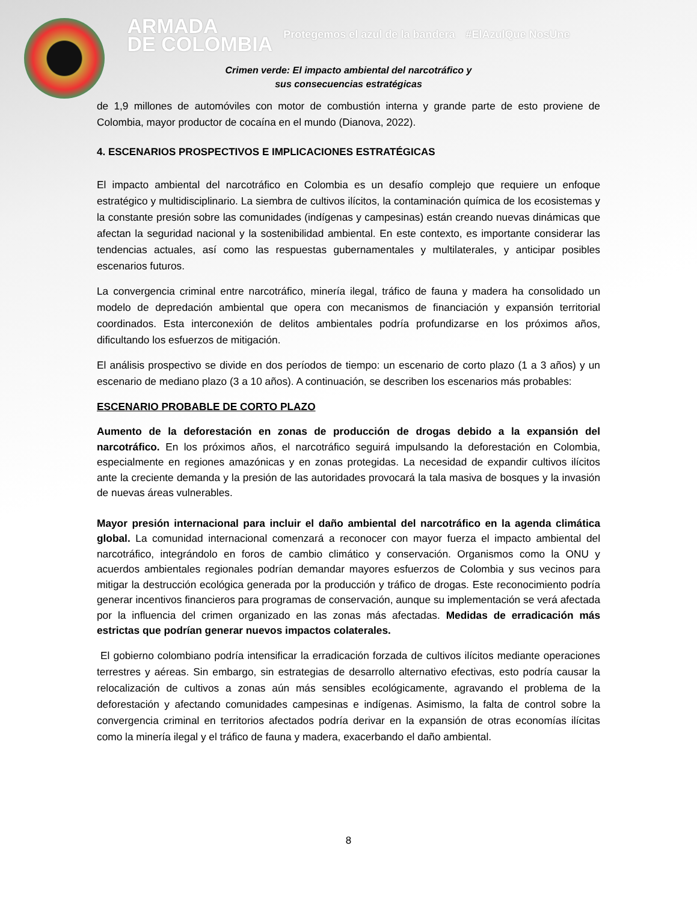ARMADA
DE COLOMBIA
Protegemos el azul de la bandera
#ElAzulQue NosUne
Crimen verde: El impacto ambiental del narcotráfico y
sus consecuencias estratégicas
de 1,9 millones de automóviles con motor de combustión interna y grande parte de esto proviene de Colombia, mayor productor de cocaína en el mundo (Dianova, 2022).
4. ESCENARIOS PROSPECTIVOS E IMPLICACIONES ESTRATÉGICAS
El impacto ambiental del narcotráfico en Colombia es un desafío complejo que requiere un enfoque estratégico y multidisciplinario. La siembra de cultivos ilícitos, la contaminación química de los ecosistemas y la constante presión sobre las comunidades (indígenas y campesinas) están creando nuevas dinámicas que afectan la seguridad nacional y la sostenibilidad ambiental. En este contexto, es importante considerar las tendencias actuales, así como las respuestas gubernamentales y multilaterales, y anticipar posibles escenarios futuros.
La convergencia criminal entre narcotráfico, minería ilegal, tráfico de fauna y madera ha consolidado un modelo de depredación ambiental que opera con mecanismos de financiación y expansión territorial coordinados. Esta interconexión de delitos ambientales podría profundizarse en los próximos años, dificultando los esfuerzos de mitigación.
El análisis prospectivo se divide en dos períodos de tiempo: un escenario de corto plazo (1 a 3 años) y un escenario de mediano plazo (3 a 10 años). A continuación, se describen los escenarios más probables:
ESCENARIO PROBABLE DE CORTO PLAZO
Aumento de la deforestación en zonas de producción de drogas debido a la expansión del narcotráfico. En los próximos años, el narcotráfico seguirá impulsando la deforestación en Colombia, especialmente en regiones amazónicas y en zonas protegidas. La necesidad de expandir cultivos ilícitos ante la creciente demanda y la presión de las autoridades provocará la tala masiva de bosques y la invasión de nuevas áreas vulnerables.
Mayor presión internacional para incluir el daño ambiental del narcotráfico en la agenda climática global. La comunidad internacional comenzará a reconocer con mayor fuerza el impacto ambiental del narcotráfico, integrándolo en foros de cambio climático y conservación. Organismos como la ONU y acuerdos ambientales regionales podrían demandar mayores esfuerzos de Colombia y sus vecinos para mitigar la destrucción ecológica generada por la producción y tráfico de drogas. Este reconocimiento podría generar incentivos financieros para programas de conservación, aunque su implementación se verá afectada por la influencia del crimen organizado en las zonas más afectadas. Medidas de erradicación más estrictas que podrían generar nuevos impactos colaterales.
El gobierno colombiano podría intensificar la erradicación forzada de cultivos ilícitos mediante operaciones terrestres y aéreas. Sin embargo, sin estrategias de desarrollo alternativo efectivas, esto podría causar la relocalización de cultivos a zonas aún más sensibles ecológicamente, agravando el problema de la deforestación y afectando comunidades campesinas e indígenas. Asimismo, la falta de control sobre la convergencia criminal en territorios afectados podría derivar en la expansión de otras economías ilícitas como la minería ilegal y el tráfico de fauna y madera, exacerbando el daño ambiental.
8